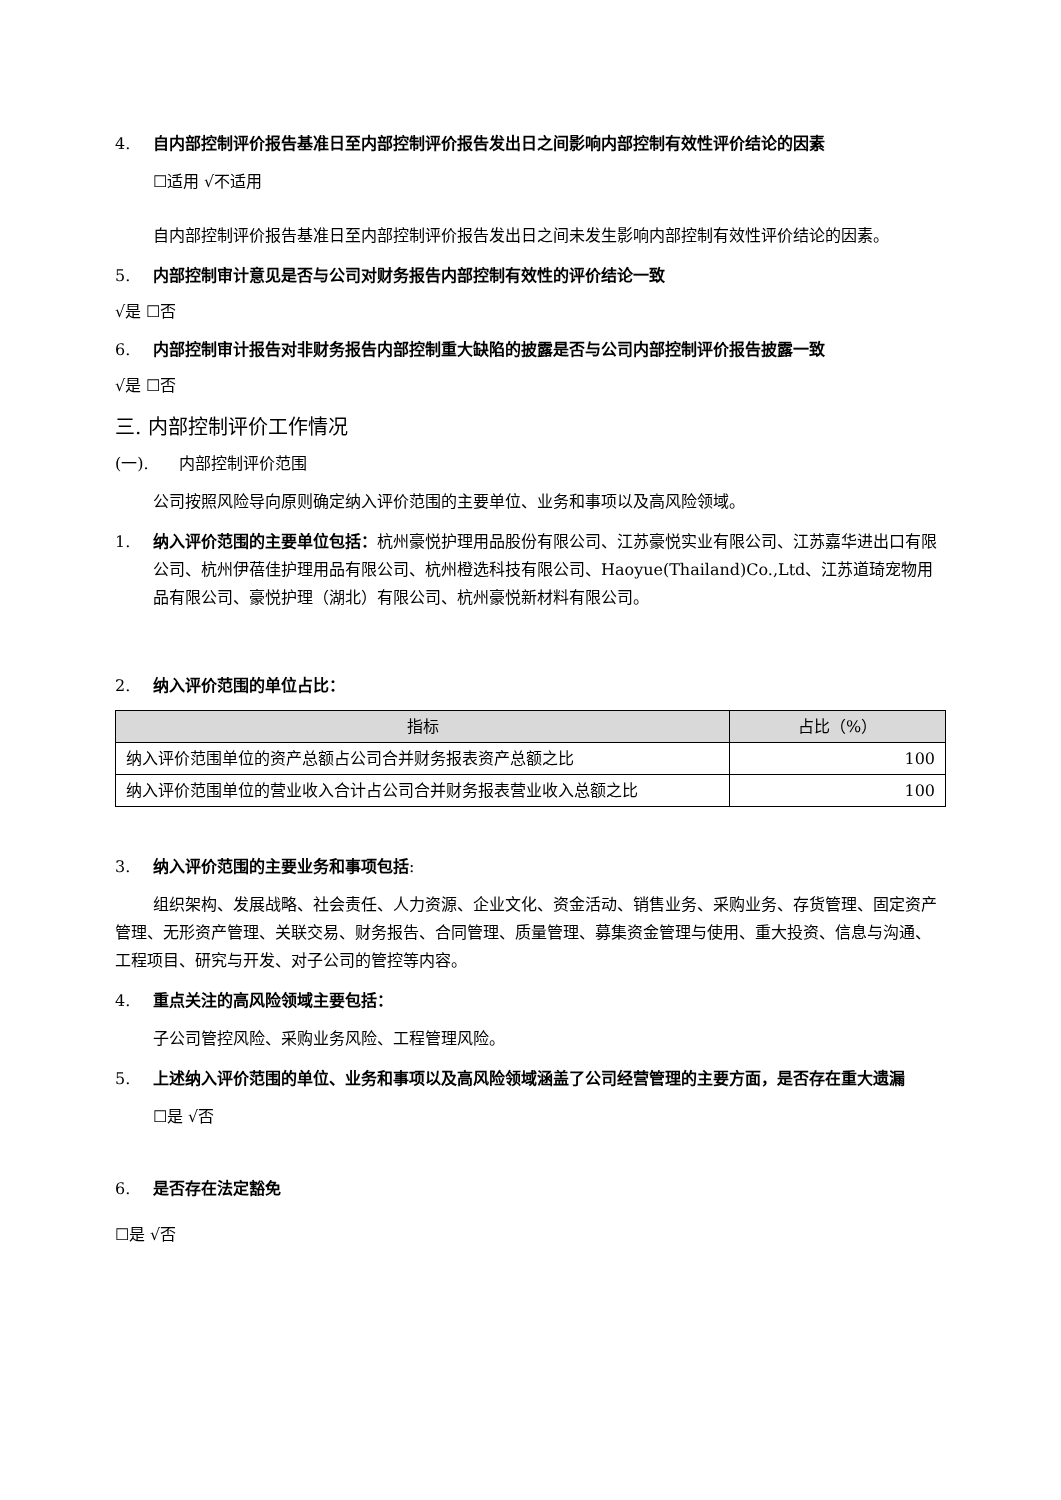4. 自内部控制评价报告基准日至内部控制评价报告发出日之间影响内部控制有效性评价结论的因素
☐适用 √不适用
自内部控制评价报告基准日至内部控制评价报告发出日之间未发生影响内部控制有效性评价结论的因素。
5. 内部控制审计意见是否与公司对财务报告内部控制有效性的评价结论一致
√是 ☐否
6. 内部控制审计报告对非财务报告内部控制重大缺陷的披露是否与公司内部控制评价报告披露一致
√是 ☐否
三. 内部控制评价工作情况
(一). 内部控制评价范围
公司按照风险导向原则确定纳入评价范围的主要单位、业务和事项以及高风险领域。
1. 纳入评价范围的主要单位包括：杭州豪悦护理用品股份有限公司、江苏豪悦实业有限公司、江苏嘉华进出口有限公司、杭州伊蓓佳护理用品有限公司、杭州橙选科技有限公司、Haoyue(Thailand)Co.,Ltd、江苏道琦宠物用品有限公司、豪悦护理（湖北）有限公司、杭州豪悦新材料有限公司。
2. 纳入评价范围的单位占比：
| 指标 | 占比（%） |
| --- | --- |
| 纳入评价范围单位的资产总额占公司合并财务报表资产总额之比 | 100 |
| 纳入评价范围单位的营业收入合计占公司合并财务报表营业收入总额之比 | 100 |
3. 纳入评价范围的主要业务和事项包括:
组织架构、发展战略、社会责任、人力资源、企业文化、资金活动、销售业务、采购业务、存货管理、固定资产管理、无形资产管理、关联交易、财务报告、合同管理、质量管理、募集资金管理与使用、重大投资、信息与沟通、工程项目、研究与开发、对子公司的管控等内容。
4. 重点关注的高风险领域主要包括：
子公司管控风险、采购业务风险、工程管理风险。
5. 上述纳入评价范围的单位、业务和事项以及高风险领域涵盖了公司经营管理的主要方面，是否存在重大遗漏
☐是 √否
6. 是否存在法定豁免
☐是 √否